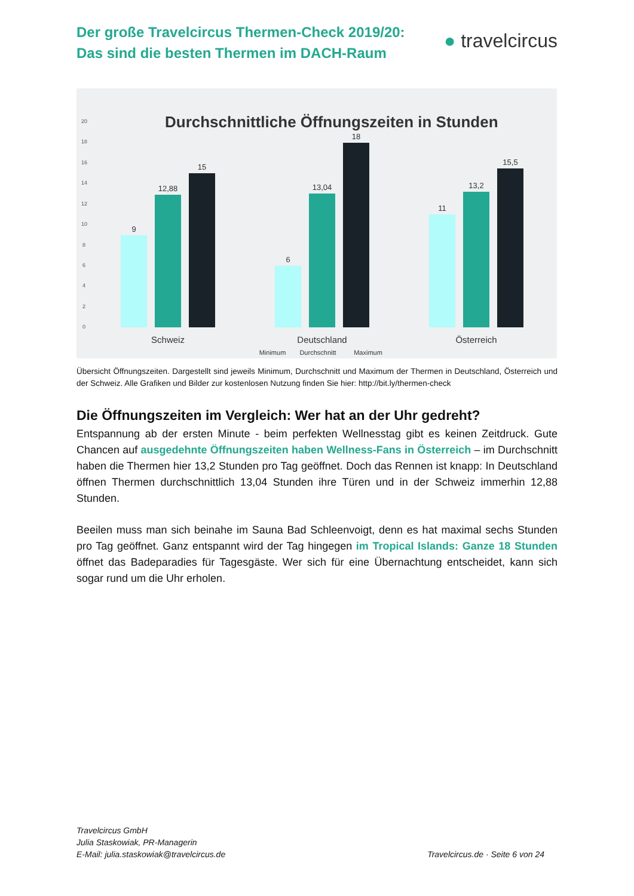Der große Travelcircus Thermen-Check 2019/20:
Das sind die besten Thermen im DACH-Raum
● travelcircus
Durchschnittliche Öffnungszeiten in Stunden
20
18
16
14
12
10
8
6
4
2
0
9
12,88
15
6
13,04
18
11
13,2
15,5
Schweiz
Deutschland
Österreich
Minimum
Durchschnitt
Maximum
Übersicht Öffnungszeiten. Dargestellt sind jeweils Minimum, Durchschnitt und Maximum der Thermen in Deutschland, Österreich und der Schweiz. Alle Grafiken und Bilder zur kostenlosen Nutzung finden Sie hier: http://bit.ly/thermen-check
Die Öffnungszeiten im Vergleich: Wer hat an der Uhr gedreht?
Entspannung ab der ersten Minute - beim perfekten Wellnesstag gibt es keinen Zeitdruck. Gute Chancen auf ausgedehnte Öffnungszeiten haben Wellness-Fans in Österreich – im Durchschnitt haben die Thermen hier 13,2 Stunden pro Tag geöffnet. Doch das Rennen ist knapp: In Deutschland öffnen Thermen durchschnittlich 13,04 Stunden ihre Türen und in der Schweiz immerhin 12,88 Stunden.
Beeilen muss man sich beinahe im Sauna Bad Schleenvoigt, denn es hat maximal sechs Stunden pro Tag geöffnet. Ganz entspannt wird der Tag hingegen im Tropical Islands: Ganze 18 Stunden öffnet das Badeparadies für Tagesgäste. Wer sich für eine Übernachtung entscheidet, kann sich sogar rund um die Uhr erholen.
Travelcircus GmbH
Julia Staskowiak, PR-Managerin
E-Mail: julia.staskowiak@travelcircus.de
Travelcircus.de · Seite 6 von 24